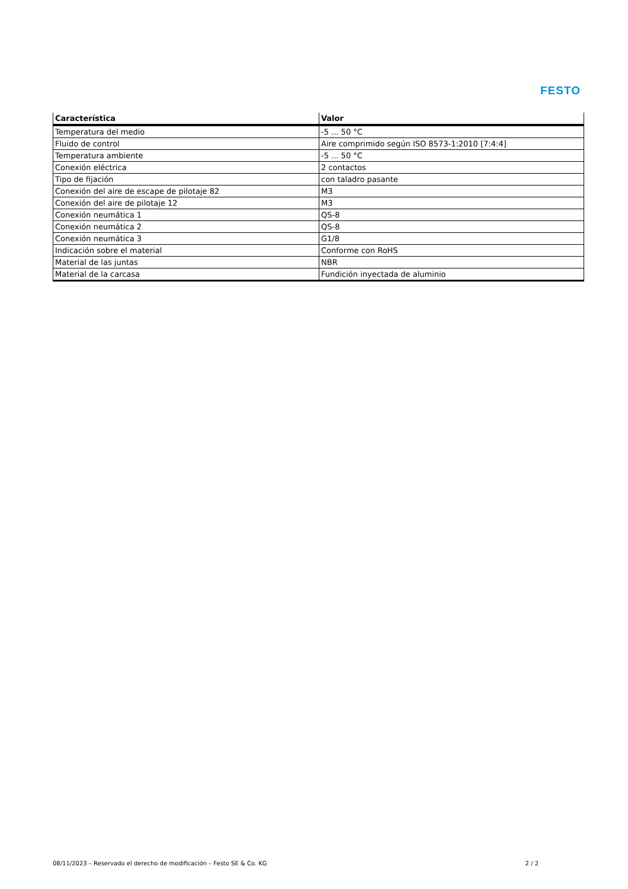FESTO
| Característica | Valor |
| --- | --- |
| Temperatura del medio | -5 ... 50 °C |
| Fluido de control | Aire comprimido según ISO 8573-1:2010 [7:4:4] |
| Temperatura ambiente | -5 ... 50 °C |
| Conexión eléctrica | 2 contactos |
| Tipo de fijación | con taladro pasante |
| Conexión del aire de escape de pilotaje 82 | M3 |
| Conexión del aire de pilotaje 12 | M3 |
| Conexión neumática 1 | QS-8 |
| Conexión neumática 2 | QS-8 |
| Conexión neumática 3 | G1/8 |
| Indicación sobre el material | Conforme con RoHS |
| Material de las juntas | NBR |
| Material de la carcasa | Fundición inyectada de aluminio |
08/11/2023 – Reservado el derecho de modificación – Festo SE & Co. KG 2 / 2